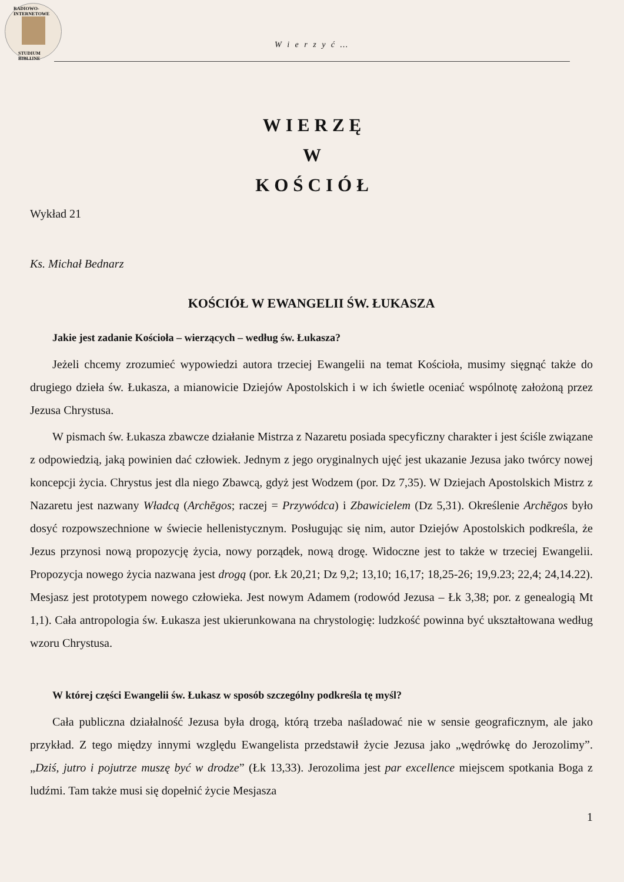RADIOWO-INTERNETOWE
STUDIUM BIBLIJNE
W i e r z y ć …
WIERZĘ
W
KOŚCIÓŁ
Wykład 21
Ks. Michał Bednarz
KOŚCIÓŁ W EWANGELII ŚW. ŁUKASZA
Jakie jest zadanie Kościoła – wierzących – według św. Łukasza?
Jeżeli chcemy zrozumieć wypowiedzi autora trzeciej Ewangelii na temat Kościoła, musimy sięgnąć także do drugiego dzieła św. Łukasza, a mianowicie Dziejów Apostolskich i w ich świetle oceniać wspólnotę założoną przez Jezusa Chrystusa.
W pismach św. Łukasza zbawcze działanie Mistrza z Nazaretu posiada specyficzny charakter i jest ściśle związane z odpowiedzią, jaką powinien dać człowiek. Jednym z jego oryginalnych ujęć jest ukazanie Jezusa jako twórcy nowej koncepcji życia. Chrystus jest dla niego Zbawcą, gdyż jest Wodzem (por. Dz 7,35). W Dziejach Apostolskich Mistrz z Nazaretu jest nazwany Władcą (Archēgos; raczej = Przywódca) i Zbawicielem (Dz 5,31). Określenie Archēgos było dosyć rozpowszechnione w świecie hellenistycznym. Posługując się nim, autor Dziejów Apostolskich podkreśla, że Jezus przynosi nową propozycję życia, nowy porządek, nową drogę. Widoczne jest to także w trzeciej Ewangelii. Propozycja nowego życia nazwana jest drogą (por. Łk 20,21; Dz 9,2; 13,10; 16,17; 18,25-26; 19,9.23; 22,4; 24,14.22). Mesjasz jest prototypem nowego człowieka. Jest nowym Adamem (rodowód Jezusa – Łk 3,38; por. z genealogią Mt 1,1). Cała antropologia św. Łukasza jest ukierunkowana na chrystologię: ludzkość powinna być ukształtowana według wzoru Chrystusa.
W której części Ewangelii św. Łukasz w sposób szczególny podkreśla tę myśl?
Cała publiczna działalność Jezusa była drogą, którą trzeba naśladować nie w sensie geograficznym, ale jako przykład. Z tego między innymi względu Ewangelista przedstawił życie Jezusa jako „wędrówkę do Jerozolimy”. „Dziś, jutro i pojutrze muszę być w drodze” (Łk 13,33). Jerozolima jest par excellence miejscem spotkania Boga z ludźmi. Tam także musi się dopełnić życie Mesjasza
1